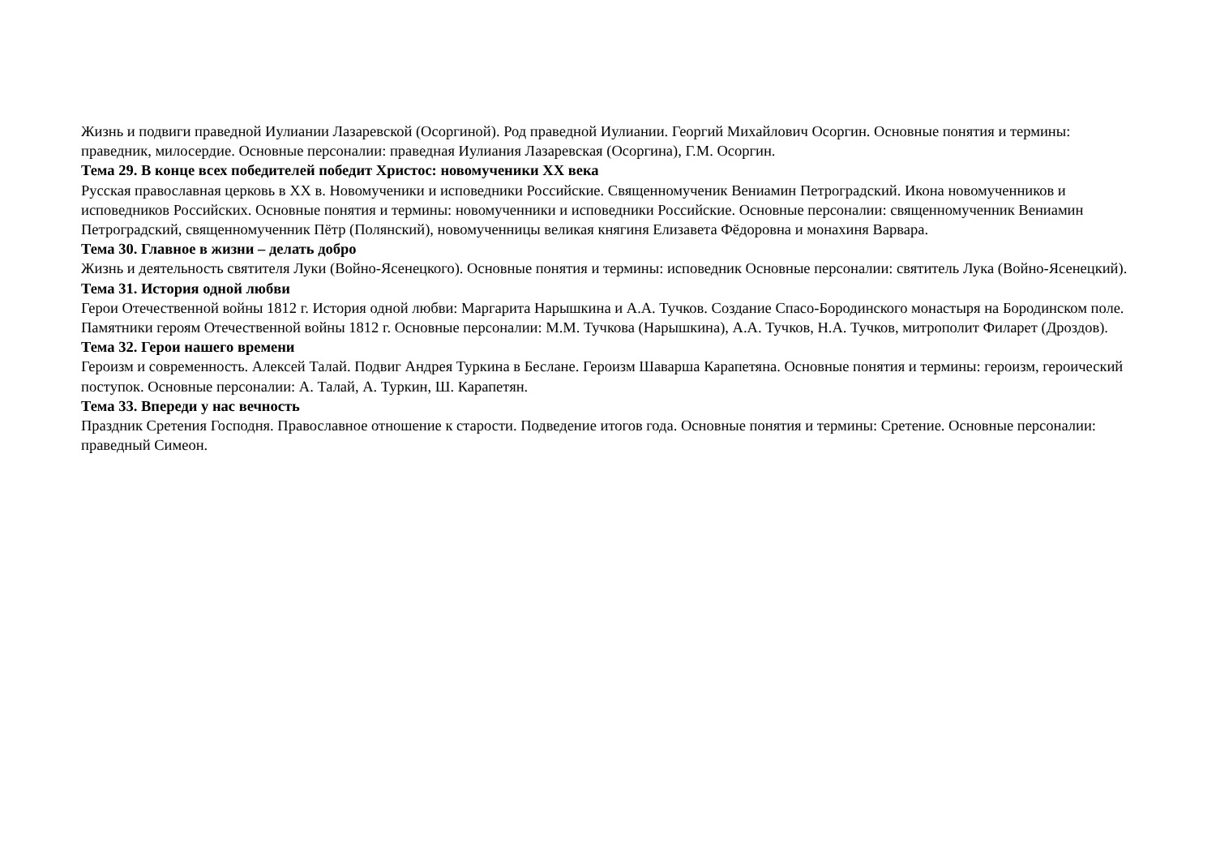Жизнь и подвиги праведной Иулиании Лазаревской (Осоргиной). Род праведной Иулиании. Георгий Михайлович Осоргин. Основные понятия и термины: праведник, милосердие. Основные персоналии: праведная Иулиания Лазаревская (Осоргина), Г.М. Осоргин.
Тема 29. В конце всех победителей победит Христос: новомученики XX века
Русская православная церковь в XX в. Новомученики и исповедники Российские. Священномученик Вениамин Петроградский. Икона новомученников и исповедников Российских. Основные понятия и термины: новомученники и исповедники Российские. Основные персоналии: священномученник Вениамин Петроградский, священномученник Пётр (Полянский), новомученницы великая княгиня Елизавета Фёдоровна и монахиня Варвара.
Тема 30. Главное в жизни – делать добро
Жизнь и деятельность святителя Луки (Войно-Ясенецкого). Основные понятия и термины: исповедник Основные персоналии: святитель Лука (Войно-Ясенецкий).
Тема 31. История одной любви
Герои Отечественной войны 1812 г. История одной любви: Маргарита Нарышкина и А.А. Тучков. Создание Спасо-Бородинского монастыря на Бородинском поле. Памятники героям Отечественной войны 1812 г. Основные персоналии: М.М. Тучкова (Нарышкина), А.А. Тучков, Н.А. Тучков, митрополит Филарет (Дроздов).
Тема 32. Герои нашего времени
Героизм и современность. Алексей Талай. Подвиг Андрея Туркина в Беслане. Героизм Шаварша Карапетяна. Основные понятия и термины: героизм, героический поступок. Основные персоналии: А. Талай, А. Туркин, Ш. Карапетян.
Тема 33. Впереди у нас вечность
Праздник Сретения Господня. Православное отношение к старости. Подведение итогов года. Основные понятия и термины: Сретение. Основные персоналии: праведный Симеон.